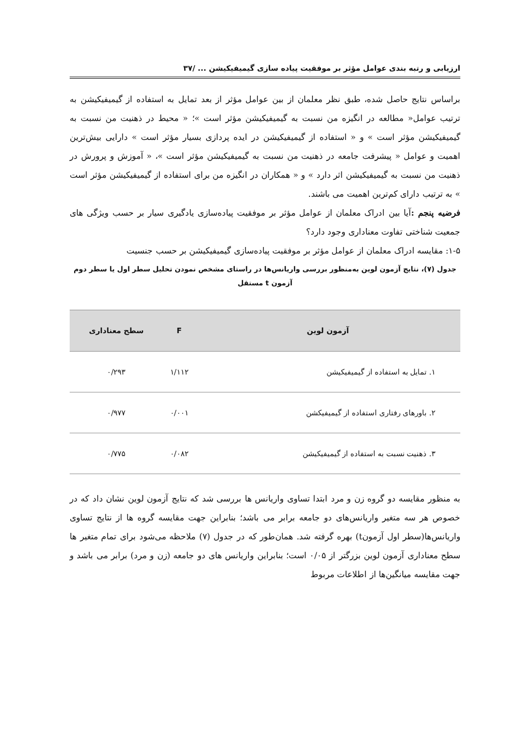ارزیابی و رتبه بندی عوامل مؤثر بر موفقیت پیاده سازی گیمیفیکیشن ... /۳۷
براساس نتایج حاصل شده، طبق نظر معلمان از بین عوامل مؤثر از بعد تمایل به استفاده از گیمیفیکیشن به ترتیب عوامل« مطالعه در انگیزه من نسبت به گیمیفیکیشن مؤثر است »؛ « محیط در ذهنیت من نسبت به گیمیفیکیشن مؤثر است » و « استفاده از گیمیفیکیشن در ایده پردازی بسیار مؤثر است » دارایی بیش‌ترین اهمیت و عوامل « پیشرفت جامعه در ذهنیت من نسبت به گیمیفیکیشن مؤثر است »، « آموزش و پرورش در ذهنیت من نسبت به گیمیفیکیشن اثر دارد » و « همکاران در انگیزه من برای استفاده از گیمیفیکیشن مؤثر است » به ترتیب دارای کم‌ترین اهمیت می باشند.
فرضیه پنجم : آیا بین ادراک معلمان از عوامل مؤثر بر موفقیت پیاده‌سازی یادگیری سیار بر حسب ویژگی های جمعیت شناختی تفاوت معناداری وجود دارد؟
۱-۵: مقایسه ادراک معلمان از عوامل مؤثر بر موفقیت پیاده‌سازی گیمیفیکیشن بر حسب جنسیت
جدول (۷)، نتایج آزمون لوین به‌منظور بررسی واریانس‌ها در راستای مشخص نمودن تحلیل سطر اول یا سطر دوم آزمون t مستقل
| آزمون لوین | F | سطح معناداری |
| --- | --- | --- |
| ۱. تمایل به استفاده از گیمیفیکیشن | ۱/۱۱۲ | ۰/۲۹۳ |
| ۲. باورهای رفتاری استفاده از گیمیفیکشن | ۰/۰۰۱ | ۰/۹۷۷ |
| ۳. ذهنیت نسبت به استفاده از گیمیفیکیشن | ۰/۰۸۲ | ۰/۷۷۵ |
به منظور مقایسه دو گروه زن و مرد ابتدا تساوی واریانس ها بررسی شد که نتایج آزمون لوین نشان داد که در خصوص هر سه متغیر واریانس‌های دو جامعه برابر می باشد؛ بنابراین جهت مقایسه گروه ها از نتایج تساوی واریانس‌ها(سطر اول آزمونt) بهره گرفته شد. همان‌طور که در جدول (۷) ملاحظه می‌شود برای تمام متغیر ها سطح معناداری آزمون لوین بزرگتر از ۰/۰۵ است؛ بنابراین واریانس های دو جامعه (زن و مرد) برابر می باشد و جهت مقایسه میانگین‌ها از اطلاعات مربوط